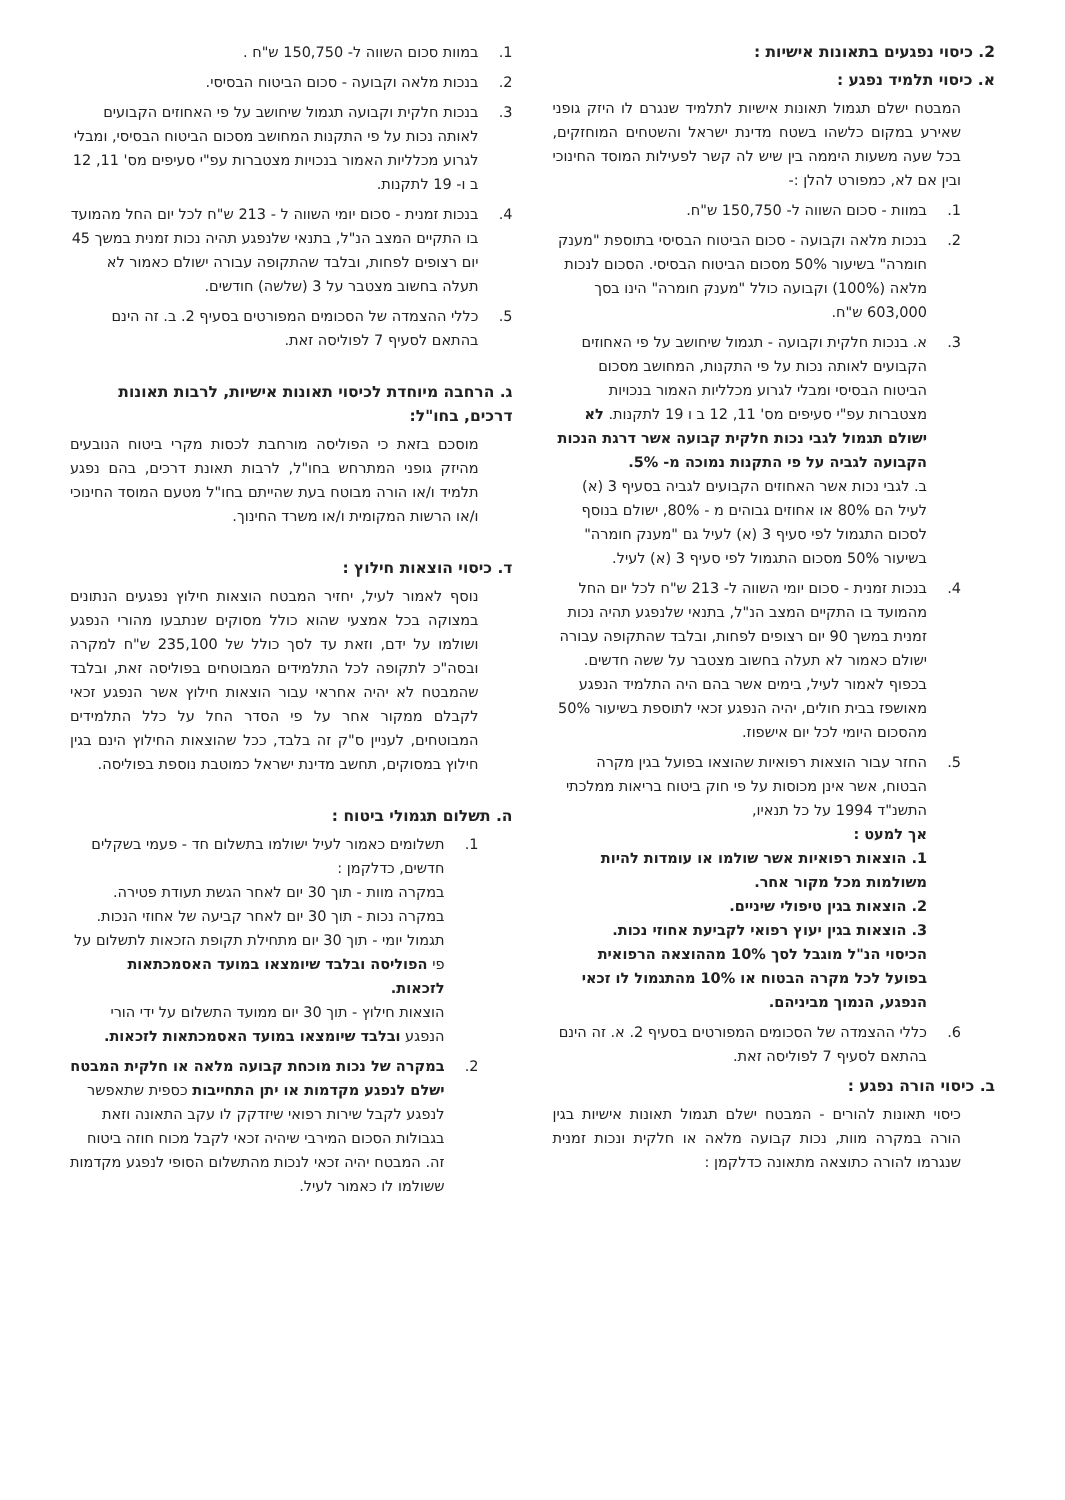2. כיסוי נפגעים בתאונות אישיות :
א. כיסוי תלמיד נפגע :
המבטח ישלם תגמול תאונות אישיות לתלמיד שנגרם לו היזק גופני שאירע במקום כלשהו בשטח מדינת ישראל והשטחים המוחזקים, בכל שעה משעות היממה בין שיש לה קשר לפעילות המוסד החינוכי ובין אם לא, כמפורט להלן :-
1. במוות - סכום השווה ל- 150,750 ש"ח.
2. בנכות מלאה וקבועה - סכום הביטוח הבסיסי בתוספת "מענק חומרה" בשיעור 50% מסכום הביטוח הבסיסי. הסכום לנכות מלאה (100%) וקבועה כולל "מענק חומרה" הינו בסך 603,000 ש"ח.
3. א. בנכות חלקית וקבועה - תגמול שיחושב על פי האחוזים הקבועים לאותה נכות על פי התקנות, המחושב מסכום הביטוח הבסיסי ומבלי לגרוע מכלליות האמור בנכויות מצטברות עפ"י סעיפים מס' 11, 12 ב ו 19 לתקנות. לא ישולם תגמול לגבי נכות חלקית קבועה אשר דרגת הנכות הקבועה לגביה על פי התקנות נמוכה מ- 5%.
ב. לגבי נכות אשר האחוזים הקבועים לגביה בסעיף 3 (א) לעיל הם 80% או אחוזים גבוהים מ - 80%, ישולם בנוסף לסכום התגמול לפי סעיף 3 (א) לעיל גם "מענק חומרה" בשיעור 50% מסכום התגמול לפי סעיף 3 (א) לעיל.
4. בנכות זמנית - סכום יומי השווה ל- 213 ש"ח לכל יום החל מהמועד בו התקיים המצב הנ"ל, בתנאי שלנפגע תהיה נכות זמנית במשך 90 יום רצופים לפחות, ובלבד שהתקופה עבורה ישולם כאמור לא תעלה בחשוב מצטבר על ששה חדשים.
בכפוף לאמור לעיל, בימים אשר בהם היה התלמיד הנפגע מאושפז בבית חולים, יהיה הנפגע זכאי לתוספת בשיעור 50% מהסכום היומי לכל יום אישפוז.
5. החזר עבור הוצאות רפואיות שהוצאו בפועל בגין מקרה הבטוח, אשר אינן מכוסות על פי חוק ביטוח בריאות ממלכתי התשנ"ד 1994 על כל תנאיו,
אך למעט :
1. הוצאות רפואיות אשר שולמו או עומדות להיות משולמות מכל מקור אחר.
2. הוצאות בגין טיפולי שיניים.
3. הוצאות בגין יעוץ רפואי לקביעת אחוזי נכות.
הכיסוי הנ"ל מוגבל לסך 10% מההוצאה הרפואית בפועל לכל מקרה הבטוח או 10% מהתגמול לו זכאי הנפגע, הנמוך מביניהם.
6. כללי ההצמדה של הסכומים המפורטים בסעיף 2. א. זה הינם בהתאם לסעיף 7 לפוליסה זאת.
ב. כיסוי הורה נפגע :
כיסוי תאונות להורים - המבטח ישלם תגמול תאונות אישיות בגין הורה במקרה מוות, נכות קבועה מלאה או חלקית ונכות זמנית שנגרמו להורה כתוצאה מתאונה כדלקמן :
1. במוות סכום השווה ל- 150,750 ש"ח .
2. בנכות מלאה וקבועה - סכום הביטוח הבסיסי.
3. בנכות חלקית וקבועה תגמול שיחושב על פי האחוזים הקבועים לאותה נכות על פי התקנות המחושב מסכום הביטוח הבסיסי, ומבלי לגרוע מכלליות האמור בנכויות מצטברות עפ"י סעיפים מס' 11, 12 ב ו- 19 לתקנות.
4. בנכות זמנית - סכום יומי השווה ל - 213 ש"ח לכל יום החל מהמועד בו התקיים המצב הנ"ל, בתנאי שלנפגע תהיה נכות זמנית במשך 45 יום רצופים לפחות, ובלבד שהתקופה עבורה ישולם כאמור לא תעלה בחשוב מצטבר על 3 (שלשה) חודשים.
5. כללי ההצמדה של הסכומים המפורטים בסעיף 2. ב. זה הינם בהתאם לסעיף 7 לפוליסה זאת.
ג. הרחבה מיוחדת לכיסוי תאונות אישיות, לרבות תאונות דרכים, בחו"ל:
מוסכם בזאת כי הפוליסה מורחבת לכסות מקרי ביטוח הנובעים מהיזק גופני המתרחש בחו"ל, לרבות תאונת דרכים, בהם נפגע תלמיד ו/או הורה מבוטח בעת שהייתם בחו"ל מטעם המוסד החינוכי ו/או הרשות המקומית ו/או משרד החינוך.
ד. כיסוי הוצאות חילוץ :
נוסף לאמור לעיל, יחזיר המבטח הוצאות חילוץ נפגעים הנתונים במצוקה בכל אמצעי שהוא כולל מסוקים שנתבעו מהורי הנפגע ושולמו על ידם, וזאת עד לסך כולל של 235,100 ש"ח למקרה ובסה"כ לתקופה לכל התלמידים המבוטחים בפוליסה זאת, ובלבד שהמבטח לא יהיה אחראי עבור הוצאות חילוץ אשר הנפגע זכאי לקבלם ממקור אחר על פי הסדר החל על כלל התלמידים המבוטחים, לעניין ס"ק זה בלבד, ככל שהוצאות החילוץ הינם בגין חילוץ במסוקים, תחשב מדינת ישראל כמוטבת נוספת בפוליסה.
ה. תשלום תגמולי ביטוח :
1. תשלומים כאמור לעיל ישולמו בתשלום חד - פעמי בשקלים חדשים, כדלקמן :
במקרה מוות - תוך 30 יום לאחר הגשת תעודת פטירה.
במקרה נכות - תוך 30 יום לאחר קביעה של אחוזי הנכות.
תגמול יומי - תוך 30 יום מתחילת תקופת הזכאות לתשלום על פי הפוליסה ובלבד שיומצאו במועד האסמכתאות לזכאות.
הוצאות חילוץ - תוך 30 יום ממועד התשלום על ידי הורי הנפגע ובלבד שיומצאו במועד האסמכתאות לזכאות.
2. במקרה של נכות מוכחת קבועה מלאה או חלקית המבטח ישלם לנפגע מקדמות או יתן התחייבות כספית שתאפשר לנפגע לקבל שירות רפואי שיזדקק לו עקב התאונה וזאת בגבולות הסכום המירבי שיהיה זכאי לקבל מכוח חוזה ביטוח זה. המבטח יהיה זכאי לנכות מהתשלום הסופי לנפגע מקדמות ששולמו לו כאמור לעיל.